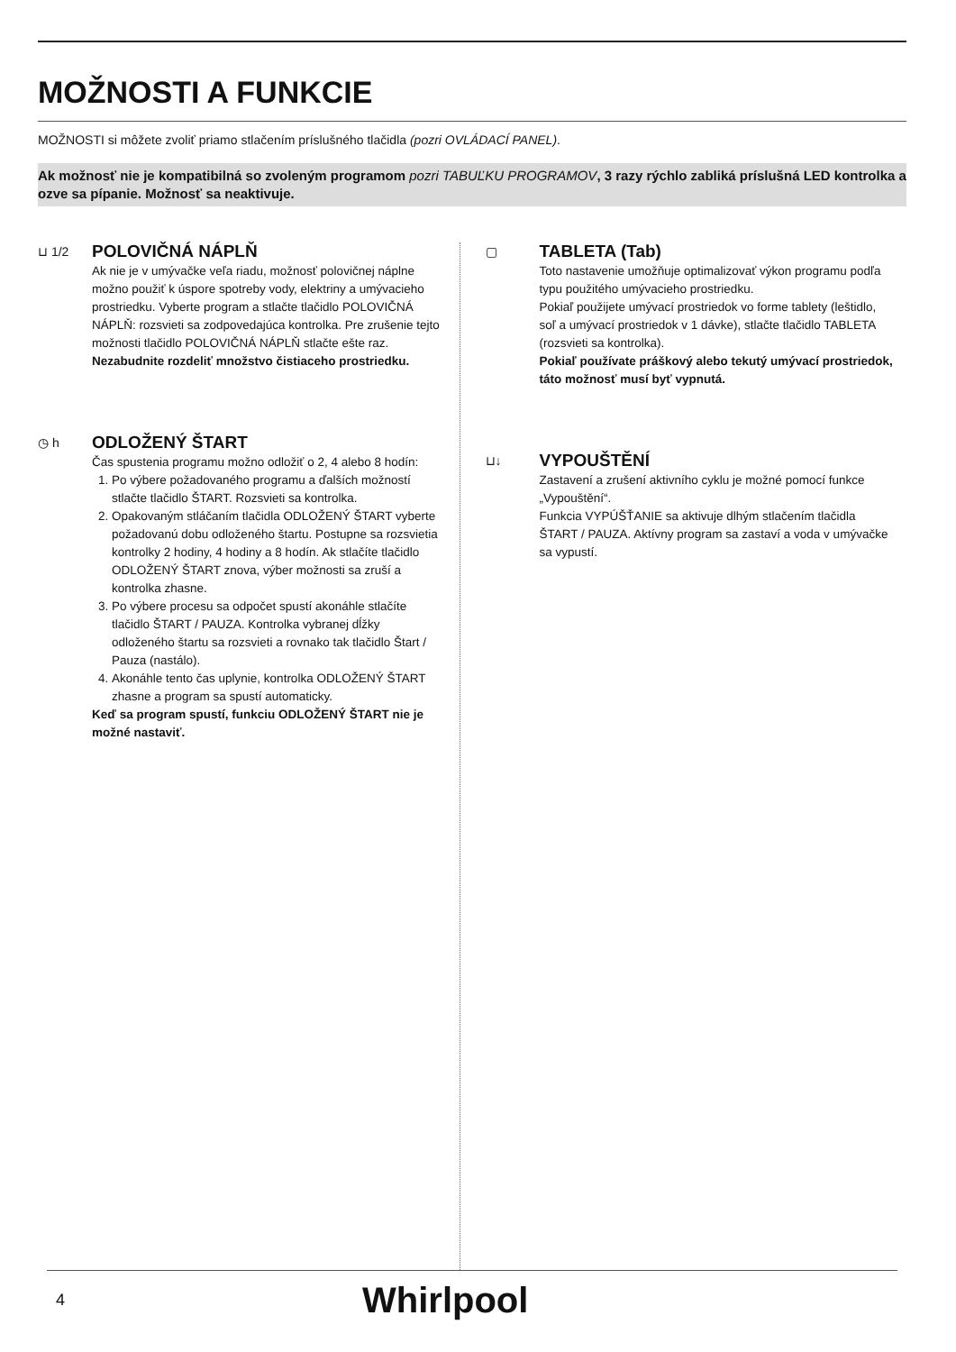MOŽNOSTI A FUNKCIE
MOŽNOSTI si môžete zvoliť priamo stlačením príslušného tlačidla (pozri OVLÁDACÍ PANEL).
Ak možnosť nie je kompatibilná so zvoleným programom pozri TABUĽKU PROGRAMOV, 3 razy rýchlo zabliká príslušná LED kontrolka a ozve sa pípanie. Možnosť sa neaktivuje.
⊔ 1/2
POLOVIČNÁ NÁPLŇ
Ak nie je v umývačke veľa riadu, možnosť polovičnej náplne možno použiť k úspore spotreby vody, elektriny a umývacieho prostriedku. Vyberte program a stlačte tlačidlo POLOVIČNÁ NÁPLŇ: rozsvieti sa zodpovedajúca kontrolka. Pre zrušenie tejto možnosti tlačidlo POLOVIČNÁ NÁPLŇ stlačte ešte raz.
Nezabudnite rozdeliť množstvo čistiaceho prostriedku.
◷ h
ODLOŽENÝ ŠTART
Čas spustenia programu možno odložiť o 2, 4 alebo 8 hodín:
1. Po výbere požadovaného programu a ďalších možností stlačte tlačidlo ŠTART. Rozsvieti sa kontrolka.
2. Opakovaným stláčaním tlačidla ODLOŽENÝ ŠTART vyberte požadovanú dobu odloženého štartu. Postupne sa rozsvietia kontrolky 2 hodiny, 4 hodiny a 8 hodín. Ak stlačíte tlačidlo ODLOŽENÝ ŠTART znova, výber možnosti sa zruší a kontrolka zhasne.
3. Po výbere procesu sa odpočet spustí akonáhle stlačíte tlačidlo ŠTART / PAUZA. Kontrolka vybranej dĺžky odloženého štartu sa rozsvieti a rovnako tak tlačidlo Štart / Pauza (nastálo).
4. Akonáhle tento čas uplynie, kontrolka ODLOŽENÝ ŠTART zhasne a program sa spustí automaticky.
Keď sa program spustí, funkciu ODLOŽENÝ ŠTART nie je možné nastaviť.
▢
TABLETA (Tab)
Toto nastavenie umožňuje optimalizovať výkon programu podľa typu použitého umývacieho prostriedku.
Pokiaľ použijete umývací prostriedok vo forme tablety (leštidlo, soľ a umývací prostriedok v 1 dávke), stlačte tlačidlo TABLETA (rozsvieti sa kontrolka).
Pokiaľ používate práškový alebo tekutý umývací prostriedok, táto možnosť musí byť vypnutá.
⊔↓
VYPOUŠTĚNÍ
Zastavení a zrušení aktivního cyklu je možné pomocí funkce „Vypouštění“.
Funkcia VYPÚŠŤANIE sa aktivuje dlhým stlačením tlačidla ŠTART / PAUZA. Aktívny program sa zastaví a voda v umývačke sa vypustí.
4 Whirlpool